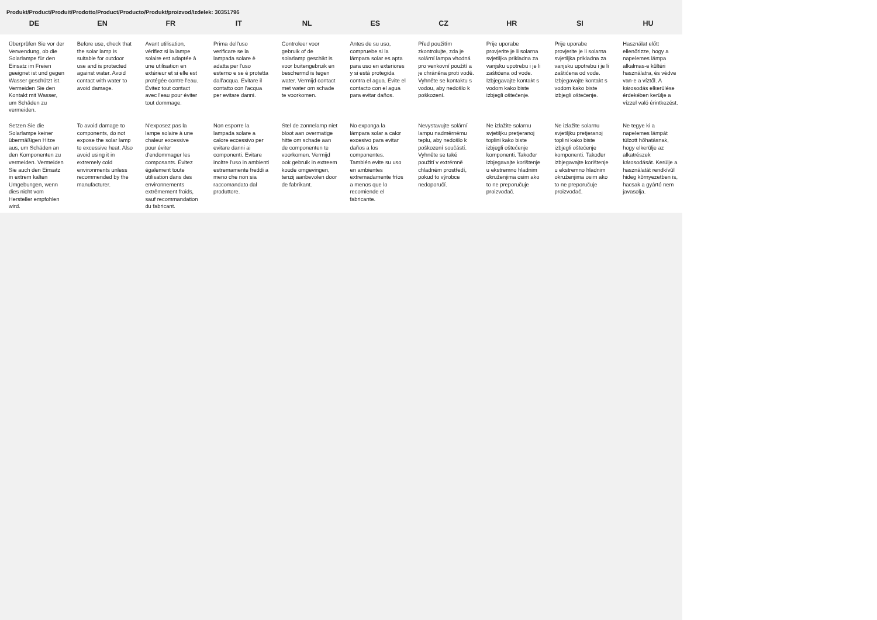Produkt/Product/Produit/Prodotto/Product/Producto/Produkt/proizvod/Izdelek: 30351796
| DE | EN | FR | IT | NL | ES | CZ | HR | SI | HU |
| --- | --- | --- | --- | --- | --- | --- | --- | --- | --- |
| Überprüfen Sie vor der Verwendung, ob die Solarlampe für den Einsatz im Freien geeignet ist und gegen Wasser geschützt ist. Vermeiden Sie den Kontakt mit Wasser, um Schäden zu vermeiden. | Before use, check that the solar lamp is suitable for outdoor use and is protected against water. Avoid contact with water to avoid damage. | Avant utilisation, vérifiez si la lampe solaire est adaptée à une utilisation en extérieur et si elle est protégée contre l'eau. Évitez tout contact avec l'eau pour éviter tout dommage. | Prima dell'uso verificare se la lampada solare è adatta per l'uso esterno e se è protetta dall'acqua. Evitare il contatto con l'acqua per evitare danni. | Controleer voor gebruik of de solarlamp geschikt is voor buitengebruik en beschermd is tegen water. Vermijd contact met water om schade te voorkomen. | Antes de su uso, compruebe si la lámpara solar es apta para uso en exteriores y si está protegida contra el agua. Evite el contacto con el agua para evitar daños. | Před použitím zkontrolujte, zda je solární lampa vhodná pro venkovní použití a je chráněna proti vodě. Vyhněte se kontaktu s vodou, aby nedošlo k poškození. | Prije uporabe provjerite je li solarna svjetiljka prikladna za vanjsku upotrebu i je li zaštićena od vode. Izbjegavajte kontakt s vodom kako biste izbjegli oštećenje. | Prije uporabe provjerite je li solarna svjetiljka prikladna za vanjsku upotrebu i je li zaštićena od vode. Izbjegavajte kontakt s vodom kako biste izbjegli oštećenje. | Használat előtt ellenőrizze, hogy a napelemes lámpa alkalmas-e kültéri használatra, és védve van-e a víztől. A károsodás elkerülése érdekében kerülje a vízzel való érintkezést. |
| Setzen Sie die Solarlampe keiner übermäßigen Hitze aus, um Schäden an den Komponenten zu vermeiden. Vermeiden Sie auch den Einsatz in extrem kalten Umgebungen, wenn dies nicht vom Hersteller empfohlen wird. | To avoid damage to components, do not expose the solar lamp to excessive heat. Also avoid using it in extremely cold environments unless recommended by the manufacturer. | N'exposez pas la lampe solaire à une chaleur excessive pour éviter d'endommager les composants. Évitez également toute utilisation dans des environnements extrêmement froids, sauf recommandation du fabricant. | Non esporre la lampada solare a calore eccessivo per evitare danni ai componenti. Evitare inoltre l'uso in ambienti estremamente freddi a meno che non sia raccomandato dal produttore. | Stel de zonnelamp niet bloot aan overmatige hitte om schade aan de componenten te voorkomen. Vermijd ook gebruik in extreem koude omgevingen, tenzij aanbevolen door de fabrikant. | No exponga la lámpara solar a calor excesivo para evitar daños a los componentes. También evite su uso en ambientes extremadamente fríos a menos que lo recomiende el fabricante. | Nevystavujte solární lampu nadměrnému teplu, aby nedošlo k poškození součástí. Vyhněte se také použití v extrémně chladném prostředí, pokud to výrobce nedoporučí. | Ne izlažite solarnu svjetiljku pretjeranoj toplini kako biste izbjegli oštećenje komponenti. Također izbjegavajte korištenje u ekstremno hladnim okruženjima osim ako to ne preporučuje proizvođač. | Ne izlažite solarnu svjetiljku pretjeranoj toplini kako biste izbjegli oštećenje komponenti. Također izbjegavajte korištenje u ekstremno hladnim okruženjima osim ako to ne preporučuje proizvođač. | Ne tegye ki a napelemes lámpát túlzott hőhatásnak, hogy elkerülje az alkatrészek károsodását. Kerülje a használatát rendkívül hideg környezetben is, hacsak a gyártó nem javasolja. |